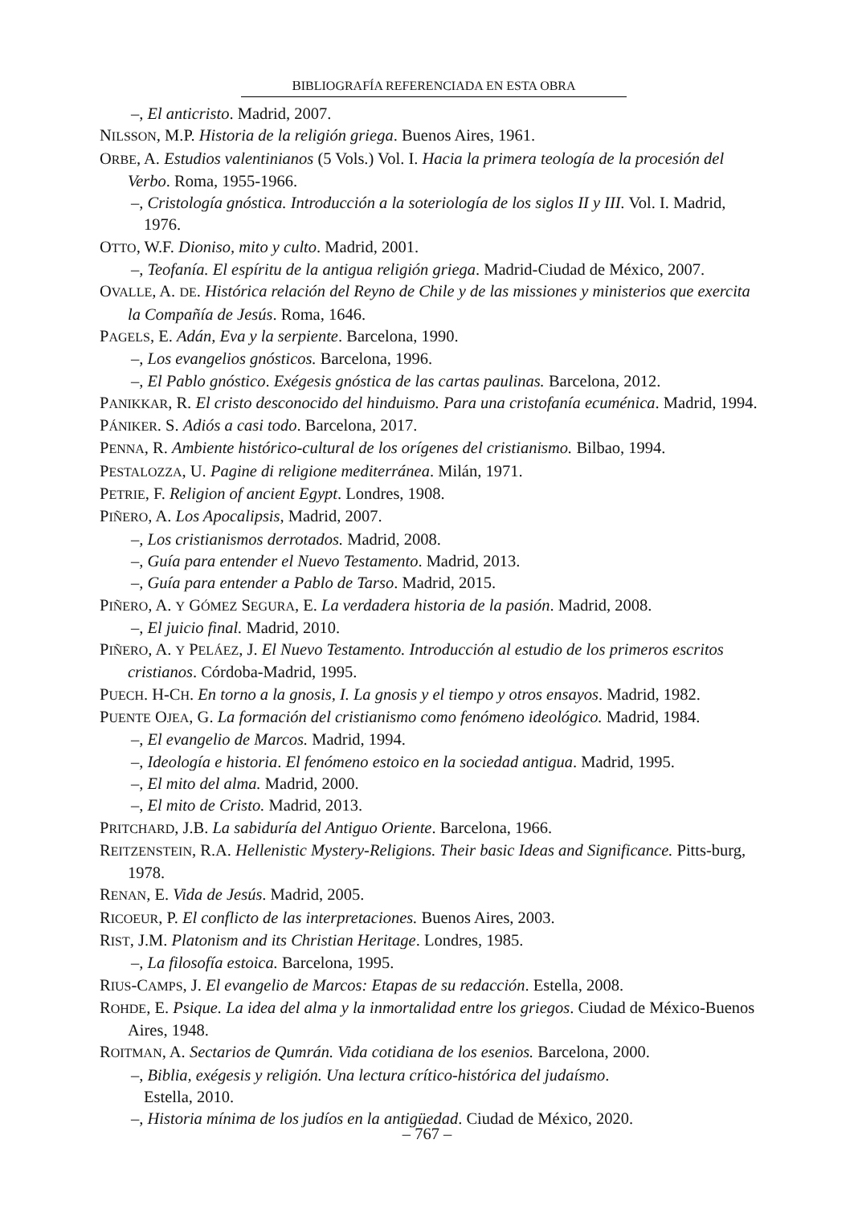BIBLIOGRAFÍA REFERENCIADA EN ESTA OBRA
–, El anticristo. Madrid, 2007.
NILSSON, M.P. Historia de la religión griega. Buenos Aires, 1961.
ORBE, A. Estudios valentinianos (5 Vols.) Vol. I. Hacia la primera teología de la procesión del Verbo. Roma, 1955-1966.
–, Cristología gnóstica. Introducción a la soteriología de los siglos II y III. Vol. I. Madrid, 1976.
OTTO, W.F. Dioniso, mito y culto. Madrid, 2001.
–, Teofanía. El espíritu de la antigua religión griega. Madrid-Ciudad de México, 2007.
OVALLE, A. DE. Histórica relación del Reyno de Chile y de las missiones y ministerios que exercita la Compañía de Jesús. Roma, 1646.
PAGELS, E. Adán, Eva y la serpiente. Barcelona, 1990.
–, Los evangelios gnósticos. Barcelona, 1996.
–, El Pablo gnóstico. Exégesis gnóstica de las cartas paulinas. Barcelona, 2012.
PANIKKAR, R. El cristo desconocido del hinduismo. Para una cristofanía ecuménica. Madrid, 1994.
PÁNIKER. S. Adiós a casi todo. Barcelona, 2017.
PENNA, R. Ambiente histórico-cultural de los orígenes del cristianismo. Bilbao, 1994.
PESTALOZZA, U. Pagine di religione mediterránea. Milán, 1971.
PETRIE, F. Religion of ancient Egypt. Londres, 1908.
PIÑERO, A. Los Apocalipsis, Madrid, 2007.
–, Los cristianismos derrotados. Madrid, 2008.
–, Guía para entender el Nuevo Testamento. Madrid, 2013.
–, Guía para entender a Pablo de Tarso. Madrid, 2015.
PIÑERO, A. Y GÓMEZ SEGURA, E. La verdadera historia de la pasión. Madrid, 2008.
–, El juicio final. Madrid, 2010.
PIÑERO, A. Y PELÁEZ, J. El Nuevo Testamento. Introducción al estudio de los primeros escritos cristianos. Córdoba-Madrid, 1995.
PUECH. H-CH. En torno a la gnosis, I. La gnosis y el tiempo y otros ensayos. Madrid, 1982.
PUENTE OJEA, G. La formación del cristianismo como fenómeno ideológico. Madrid, 1984.
–, El evangelio de Marcos. Madrid, 1994.
–, Ideología e historia. El fenómeno estoico en la sociedad antigua. Madrid, 1995.
–, El mito del alma. Madrid, 2000.
–, El mito de Cristo. Madrid, 2013.
PRITCHARD, J.B. La sabiduría del Antiguo Oriente. Barcelona, 1966.
REITZENSTEIN, R.A. Hellenistic Mystery-Religions. Their basic Ideas and Significance. Pitts-burg, 1978.
RENAN, E. Vida de Jesús. Madrid, 2005.
RICOEUR, P. El conflicto de las interpretaciones. Buenos Aires, 2003.
RIST, J.M. Platonism and its Christian Heritage. Londres, 1985.
–, La filosofía estoica. Barcelona, 1995.
RIUS-CAMPS, J. El evangelio de Marcos: Etapas de su redacción. Estella, 2008.
ROHDE, E. Psique. La idea del alma y la inmortalidad entre los griegos. Ciudad de México-Buenos Aires, 1948.
ROITMAN, A. Sectarios de Qumrán. Vida cotidiana de los esenios. Barcelona, 2000.
–, Biblia, exégesis y religión. Una lectura crítico-histórica del judaísmo.
Estella, 2010.
–, Historia mínima de los judíos en la antigüedad. Ciudad de México, 2020.
– 767 –